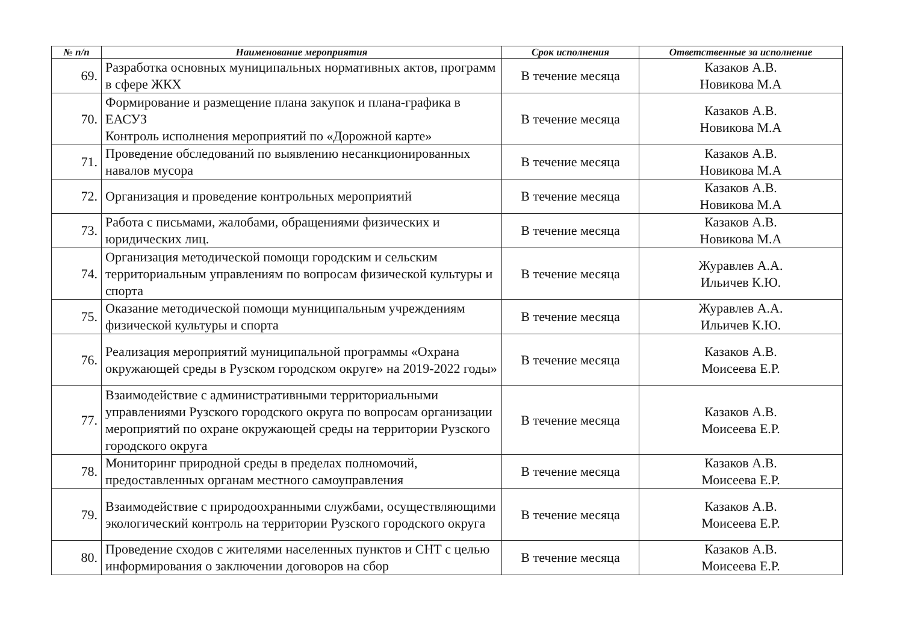| № п/п | Наименование мероприятия | Срок исполнения | Ответственные за исполнение |
| --- | --- | --- | --- |
| 69. | Разработка основных муниципальных нормативных актов, программ в сфере ЖКХ | В течение месяца | Казаков А.В. Новикова М.А |
| 70. | Формирование и размещение плана закупок и плана-графика в ЕАСУЗ Контроль исполнения мероприятий по «Дорожной карте» | В течение месяца | Казаков А.В. Новикова М.А |
| 71. | Проведение обследований по выявлению несанкционированных навалов мусора | В течение месяца | Казаков А.В. Новикова М.А |
| 72. | Организация и проведение контрольных мероприятий | В течение месяца | Казаков А.В. Новикова М.А |
| 73. | Работа с письмами, жалобами, обращениями физических и юридических лиц. | В течение месяца | Казаков А.В. Новикова М.А |
| 74. | Организация методической помощи городским и сельским территориальным управлениям по вопросам физической культуры и спорта | В течение месяца | Журавлев А.А. Ильичев К.Ю. |
| 75. | Оказание методической помощи муниципальным учреждениям физической культуры и спорта | В течение месяца | Журавлев А.А. Ильичев К.Ю. |
| 76. | Реализация мероприятий муниципальной программы «Охрана окружающей среды в Рузском городском округе» на 2019-2022 годы» | В течение месяца | Казаков А.В. Моисеева Е.Р. |
| 77. | Взаимодействие с административными территориальными управлениями Рузского городского округа по вопросам организации мероприятий по охране окружающей среды на территории Рузского городского округа | В течение месяца | Казаков А.В. Моисеева Е.Р. |
| 78. | Мониторинг природной среды в пределах полномочий, предоставленных органам местного самоуправления | В течение месяца | Казаков А.В. Моисеева Е.Р. |
| 79. | Взаимодействие с природоохранными службами, осуществляющими экологический контроль на территории Рузского городского округа | В течение месяца | Казаков А.В. Моисеева Е.Р. |
| 80. | Проведение сходов с жителями населенных пунктов и СНТ с целью информирования о заключении договоров на сбор | В течение месяца | Казаков А.В. Моисеева Е.Р. |